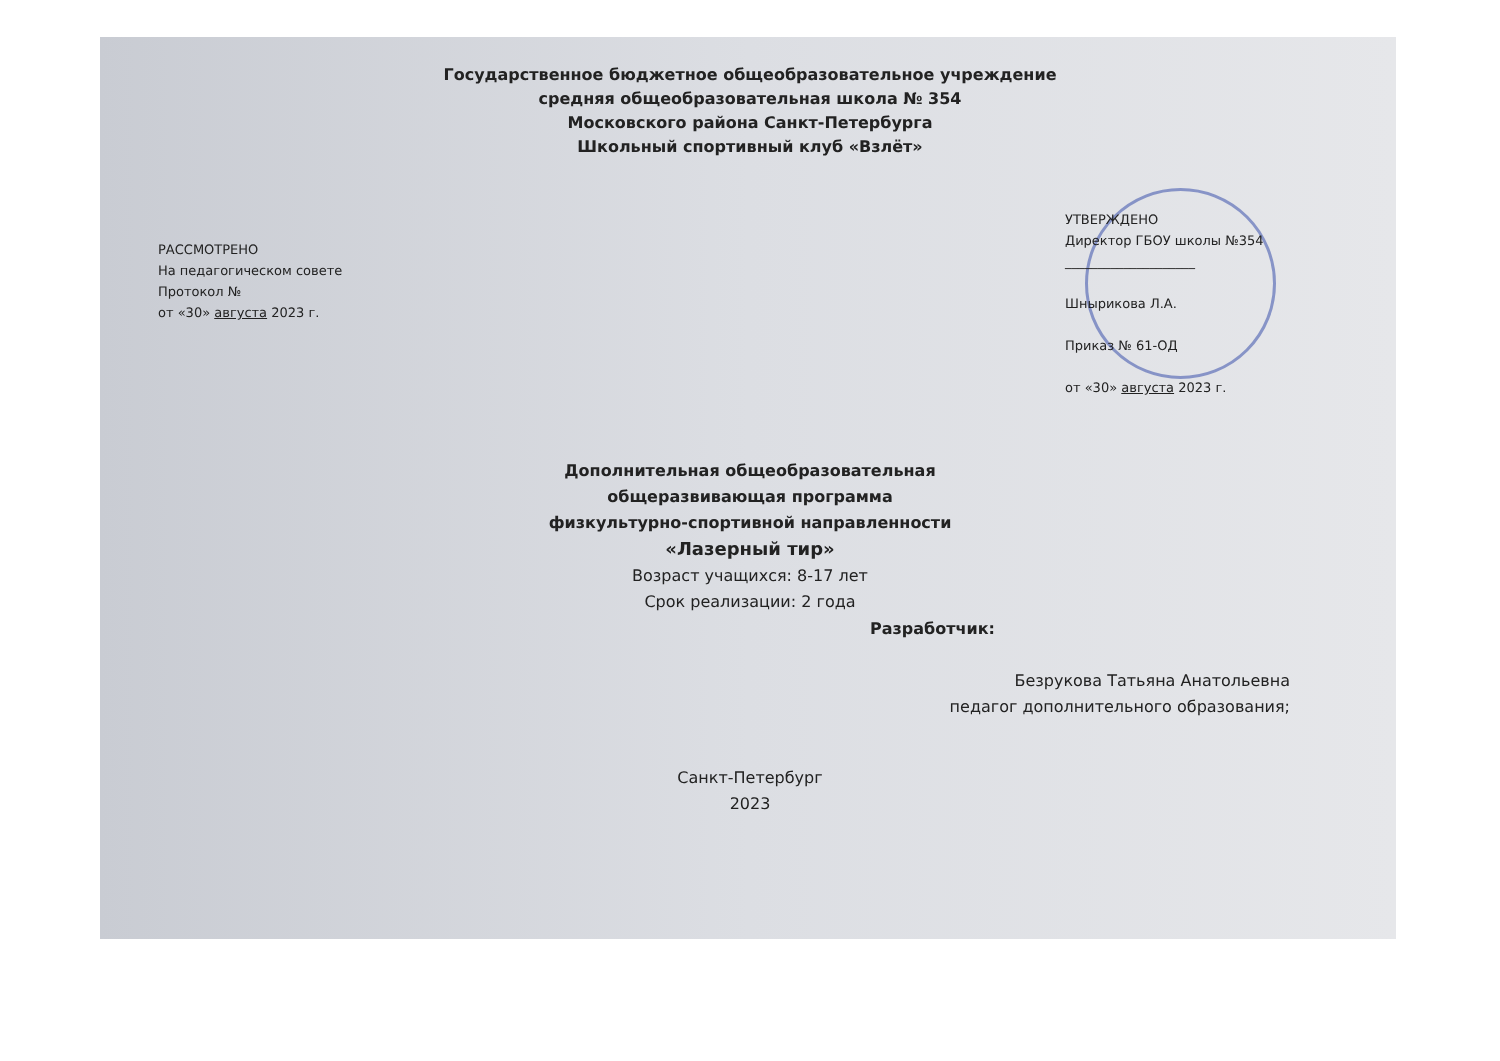Государственное бюджетное общеобразовательное учреждение
средняя общеобразовательная школа № 354
Московского района Санкт-Петербурга
Школьный спортивный клуб «Взлёт»
РАССМОТРЕНО
На педагогическом совете
Протокол №
от «30» августа 2023 г.
УТВЕРЖДЕНО
Директор ГБОУ школы №354
____________________
Шнырикова Л.А.
Приказ № 61-ОД
от «30» августа 2023 г.
Дополнительная общеобразовательная
общеразвивающая программа
физкультурно-спортивной направленности
«Лазерный тир»
Возраст учащихся: 8-17 лет
Срок реализации: 2 года
Разработчик:
Безрукова Татьяна Анатольевна
педагог дополнительного образования;
Санкт-Петербург
2023